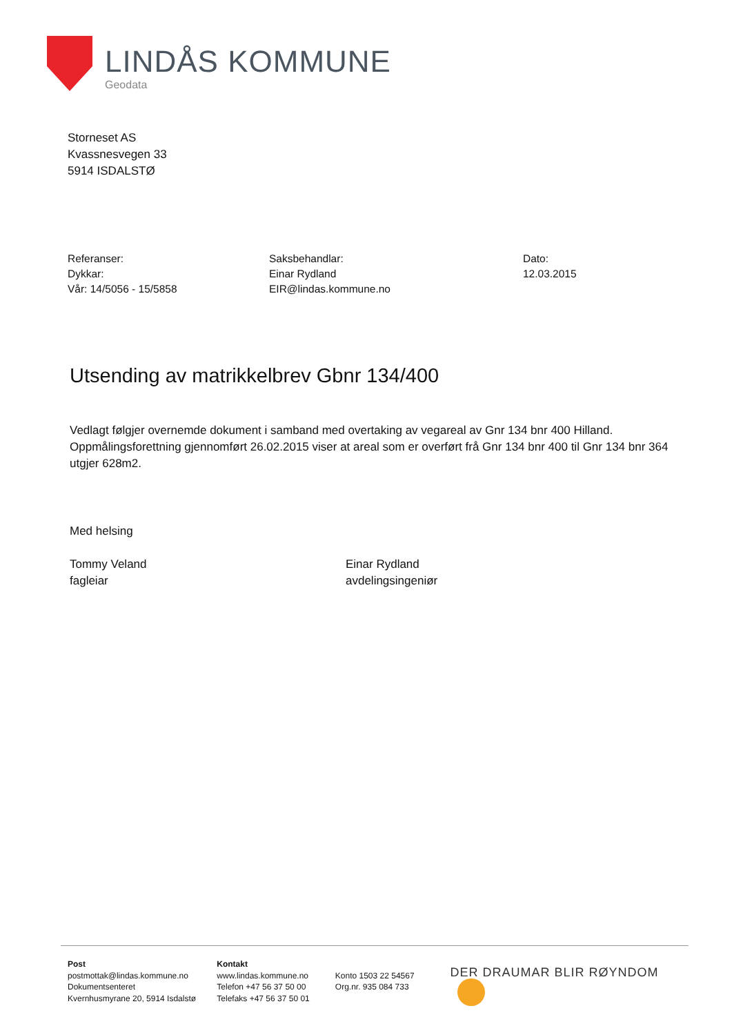LINDÅS KOMMUNE
Geodata
Storneset AS
Kvassnesvegen 33
5914 ISDALSTØ
Referanser:
Dykkar:
Vår: 14/5056 - 15/5858
Saksbehandlar:
Einar Rydland
EIR@lindas.kommune.no
Dato:
12.03.2015
Utsending av matrikkelbrev Gbnr 134/400
Vedlagt følgjer overnemde dokument i samband med overtaking av vegareal av Gnr 134 bnr 400 Hilland. Oppmålingsforettning gjennomført 26.02.2015 viser at areal som er overført frå Gnr 134 bnr 400 til Gnr 134 bnr 364 utgjer 628m2.
Med helsing
Tommy Veland
fagleiar
Einar Rydland
avdelingsingeniør
Post
postmottak@lindas.kommune.no
Dokumentsenteret
Kvernhusmyrane 20, 5914 Isdalstø
Kontakt
www.lindas.kommune.no
Telefon +47 56 37 50 00
Telefaks +47 56 37 50 01
Konto 1503 22 54567
Org.nr. 935 084 733
DER DRAUMAR BLIR RØYNDOM